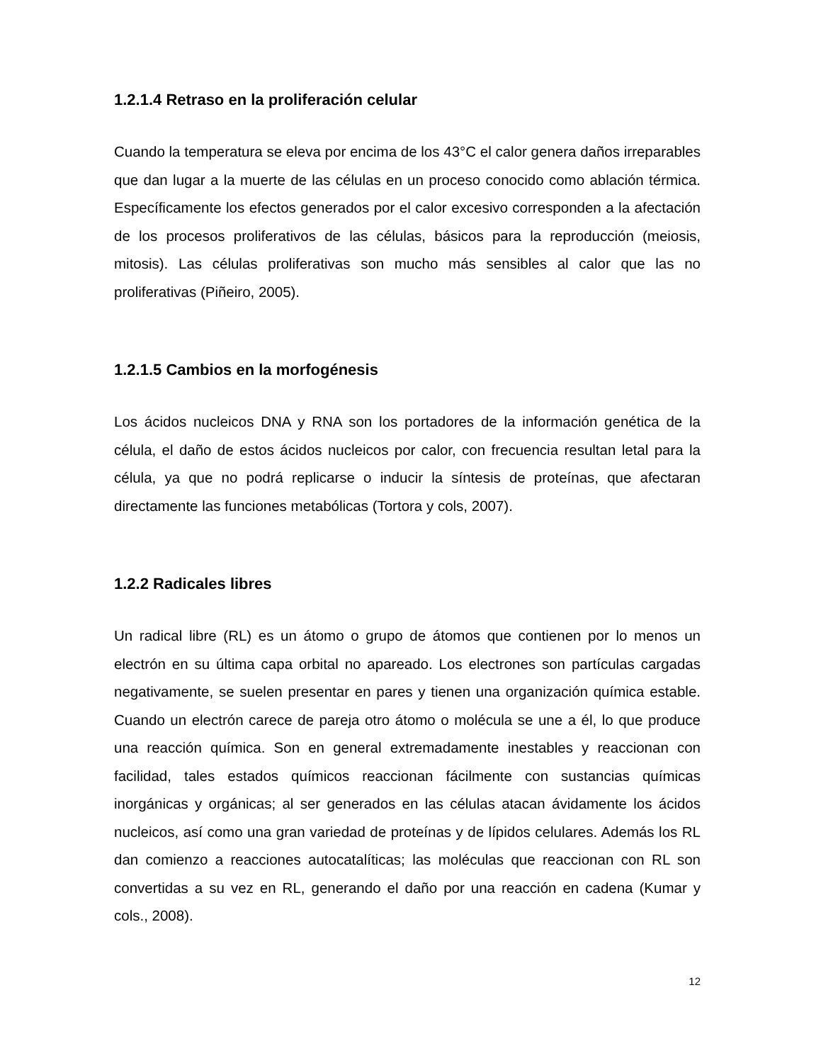1.2.1.4 Retraso en la proliferación celular
Cuando la temperatura se eleva por encima de los 43°C el calor genera daños irreparables que dan lugar a la muerte de las células en un proceso conocido como ablación térmica. Específicamente los efectos generados por el calor excesivo corresponden a la afectación de los procesos proliferativos de las células, básicos para la reproducción (meiosis, mitosis). Las células proliferativas son mucho más sensibles al calor que las no proliferativas (Piñeiro, 2005).
1.2.1.5 Cambios en la morfogénesis
Los ácidos nucleicos DNA y RNA son los portadores de la información genética de la célula, el daño de estos ácidos nucleicos por calor, con frecuencia resultan letal para la célula, ya que no podrá replicarse o inducir la síntesis de proteínas, que afectaran directamente las funciones metabólicas (Tortora y cols, 2007).
1.2.2 Radicales libres
Un radical libre (RL) es un átomo o grupo de átomos que contienen por lo menos un electrón en su última capa orbital no apareado. Los electrones son partículas cargadas negativamente, se suelen presentar en pares y tienen una organización química estable. Cuando un electrón carece de pareja otro átomo o molécula se une a él, lo que produce una reacción química. Son en general extremadamente inestables y reaccionan con facilidad, tales estados químicos reaccionan fácilmente con sustancias químicas inorgánicas y orgánicas; al ser generados en las células atacan ávidamente los ácidos nucleicos, así como una gran variedad de proteínas y de lípidos celulares. Además los RL dan comienzo a reacciones autocatalíticas; las moléculas que reaccionan con RL son convertidas a su vez en RL, generando el daño por una reacción en cadena (Kumar y cols., 2008).
12